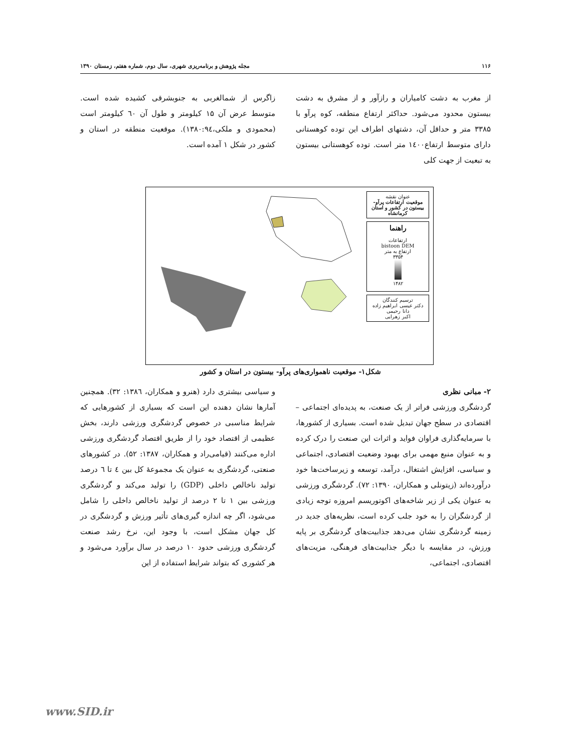۱۱۶ مجله پژوهش و برنامه‌ریزی شهری، سال دوم، شماره هفتم، زمستان ۱۳۹۰
از مغرب به دشت کامیاران و رازآور و از مشرق به دشت بیستون محدود می‌شود. حداکثر ارتفاع منطقه، کوه پرآو با ۳۳۸۵ متر و حداقل آن، دشتهای اطراف این توده کوهستانی دارای متوسط ارتفاع۱٤۰۰ متر است. توده کوهستانی بیستون به تبعیت از جهت کلی
زاگرس از شمالغربی به جنوبشرقی کشیده شده است. متوسط عرض آن ۱۵ کیلومتر و طول آن ٦۰ کیلومتر است (محمودی و ملکی،۱۳۸۰:۹٤). موقعیت منطقه در استان و کشور در شکل ۱ آمده است.
عنوان نقشه
موقعیت ارتفاعات پرآو-بیستون در کشور و استان کرمانشاه
راهنما
ارتفاعات
bistoon DEM
ارتفاع به متر
۳۳۵۴
۱۴۸۲
ترسیم کنندگان
دکتر عیسی ابراهیم زاده
دانا رحیمی
اکبر زهرایی
شکل۱- موقعیت ناهمواری‌های پرآو- بیستون در استان و کشور
۲- مبانی نظری
گردشگری ورزشی فراتر از یک صنعت، به پدیده‌ای اجتماعی – اقتصادی در سطح جهان تبدیل شده است. بسیاری از کشورها، با سرمایه‌گذاری فراوان فواید و اثرات این صنعت را درک کرده و به عنوان منبع مهمی برای بهبود وضعیت اقتصادی، اجتماعی و سیاسی، افزایش اشتغال، درآمد، توسعه و زیرساخت‌ها خود درآورده‌اند (زیتونلی و همکاران، ۱۳۹۰: ۷۲). گردشگری ورزشی به عنوان یکی از زیر شاخه‌های اکوتوریسم امروزه توجه زیادی از گردشگران را به خود جلب کرده است، نظریه‌های جدید در زمینه گردشگری نشان می‌دهد جذابیت‌های گردشگری بر پایه ورزش، در مقایسه با دیگر جذابیت‌های فرهنگی، مزیت‌های اقتصادی، اجتماعی،
و سیاسی بیشتری دارد (هنرو و همکاران، ۱۳۸٦: ۳۲). همچنین آمارها نشان دهنده این است که بسیاری از کشورهایی که شرایط مناسبی در خصوص گردشگری ورزشی دارند، بخش عظیمی از اقتصاد خود را از طریق اقتصاد گردشگری ورزشی اداره می‌کنند (قیامی‌راد و همکاران، ۱۳۸۷: ۵۲). در کشورهای صنعتی، گردشگری به عنوان یک مجموعهٔ کل بین ٤ تا ٦ درصد تولید ناخالص داخلی (GDP) را تولید می‌کند و گردشگری ورزشی بین ۱ تا ۲ درصد از تولید ناخالص داخلی را شامل می‌شود، اگر چه اندازه گیری‌های تأثیر ورزش و گردشگری در کل جهان مشکل است، با وجود این، نرخ رشد صنعت گردشگری ورزشی حدود ۱۰ درصد در سال برآورد می‌شود و هر کشوری که بتواند شرایط استفاده از این
www.SID.ir